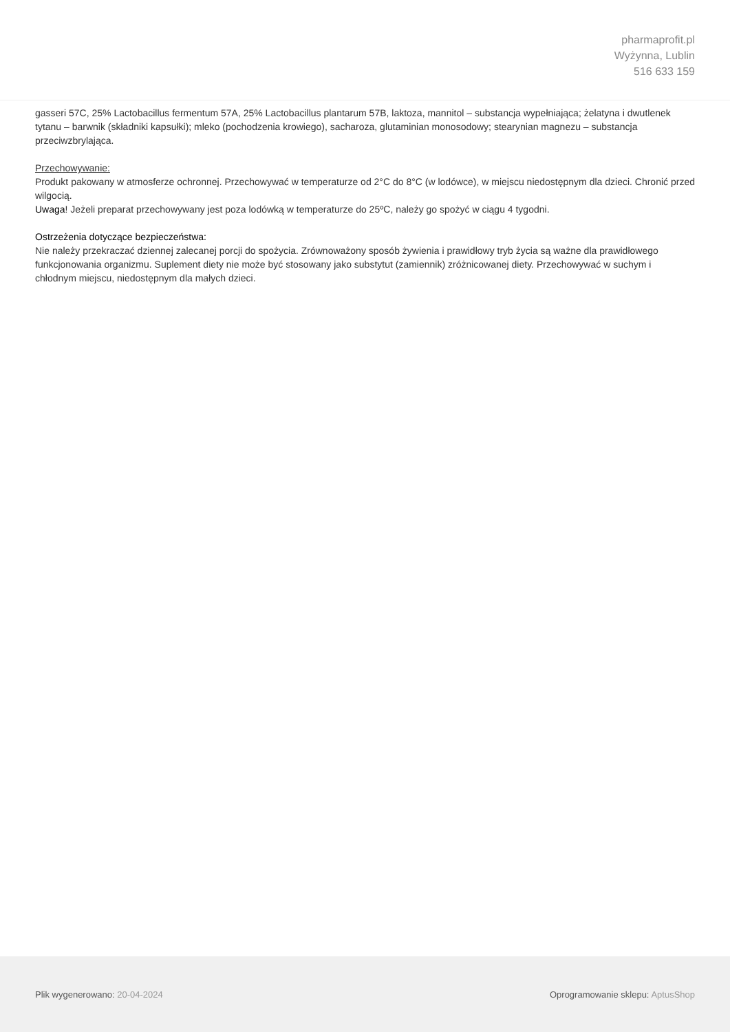pharmaprofit.pl
Wyżynna, Lublin
516 633 159
gasseri 57C, 25% Lactobacillus fermentum 57A, 25% Lactobacillus plantarum 57B, laktoza, mannitol – substancja wypełniająca; żelatyna i dwutlenek tytanu – barwnik (składniki kapsułki); mleko (pochodzenia krowiego), sacharoza, glutaminian monosodowy; stearynian magnezu – substancja przeciwzbrylająca.
Przechowywanie:
Produkt pakowany w atmosferze ochronnej. Przechowywać w temperaturze od 2°C do 8°C (w lodówce), w miejscu niedostępnym dla dzieci. Chronić przed wilgocią.
Uwaga! Jeżeli preparat przechowywany jest poza lodówką w temperaturze do 25ºC, należy go spożyć w ciągu 4 tygodni.
Ostrzeżenia dotyczące bezpieczeństwa:
Nie należy przekraczać dziennej zalecanej porcji do spożycia. Zrównoważony sposób żywienia i prawidłowy tryb życia są ważne dla prawidłowego funkcjonowania organizmu. Suplement diety nie może być stosowany jako substytut (zamiennik) zróżnicowanej diety. Przechowywać w suchym i chłodnym miejscu, niedostępnym dla małych dzieci.
Plik wygenerowano: 20-04-2024 Oprogramowanie sklepu: AptusShop